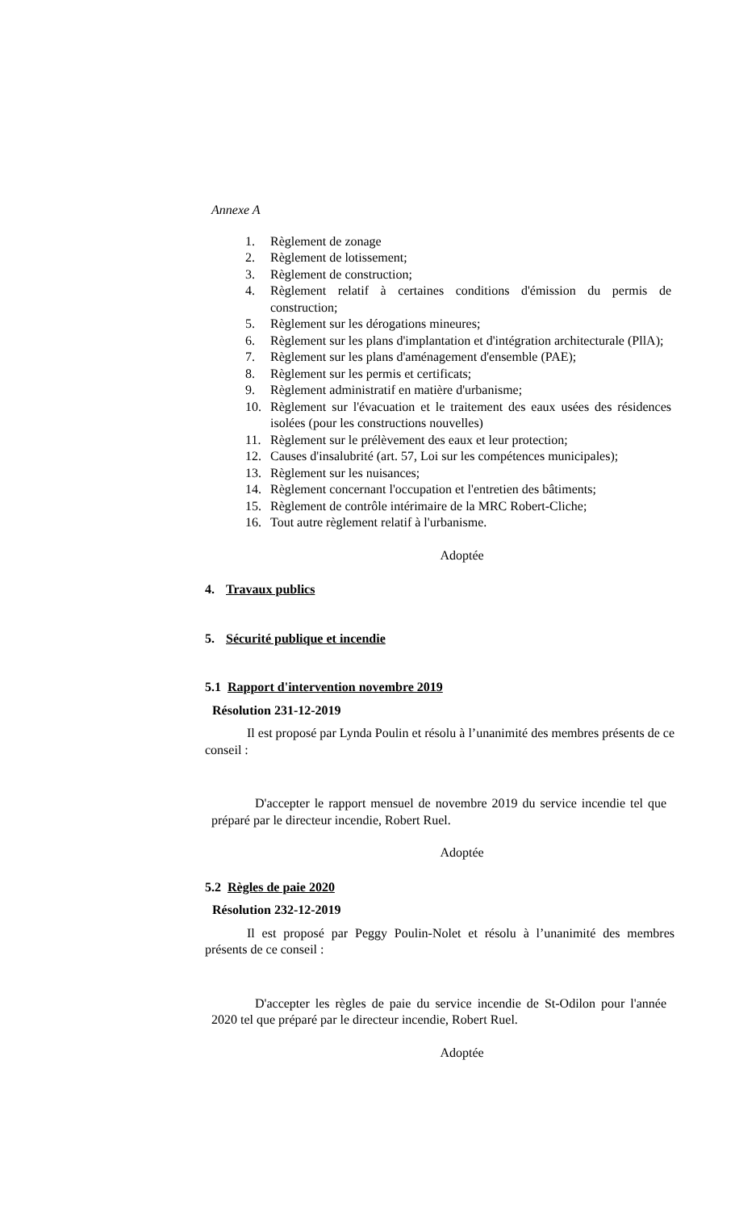Annexe A
1. Règlement de zonage
2. Règlement de lotissement;
3. Règlement de construction;
4. Règlement relatif à certaines conditions d'émission du permis de construction;
5. Règlement sur les dérogations mineures;
6. Règlement sur les plans d'implantation et d'intégration architecturale (PllA);
7. Règlement sur les plans d'aménagement d'ensemble (PAE);
8. Règlement sur les permis et certificats;
9. Règlement administratif en matière d'urbanisme;
10. Règlement sur l'évacuation et le traitement des eaux usées des résidences isolées (pour les constructions nouvelles)
11. Règlement sur le prélèvement des eaux et leur protection;
12. Causes d'insalubrité (art. 57, Loi sur les compétences municipales);
13. Règlement sur les nuisances;
14. Règlement concernant l'occupation et l'entretien des bâtiments;
15. Règlement de contrôle intérimaire de la MRC Robert-Cliche;
16. Tout autre règlement relatif à l'urbanisme.
Adoptée
4. Travaux publics
5. Sécurité publique et incendie
5.1 Rapport d'intervention novembre 2019
Résolution 231-12-2019
Il est proposé par Lynda Poulin et résolu à l’unanimité des membres présents de ce conseil :
D'accepter le rapport mensuel de novembre 2019 du service incendie tel que préparé par le directeur incendie, Robert Ruel.
Adoptée
5.2 Règles de paie 2020
Résolution 232-12-2019
Il est proposé par Peggy Poulin-Nolet et résolu à l’unanimité des membres présents de ce conseil :
D'accepter les règles de paie du service incendie de St-Odilon pour l'année 2020 tel que préparé par le directeur incendie, Robert Ruel.
Adoptée